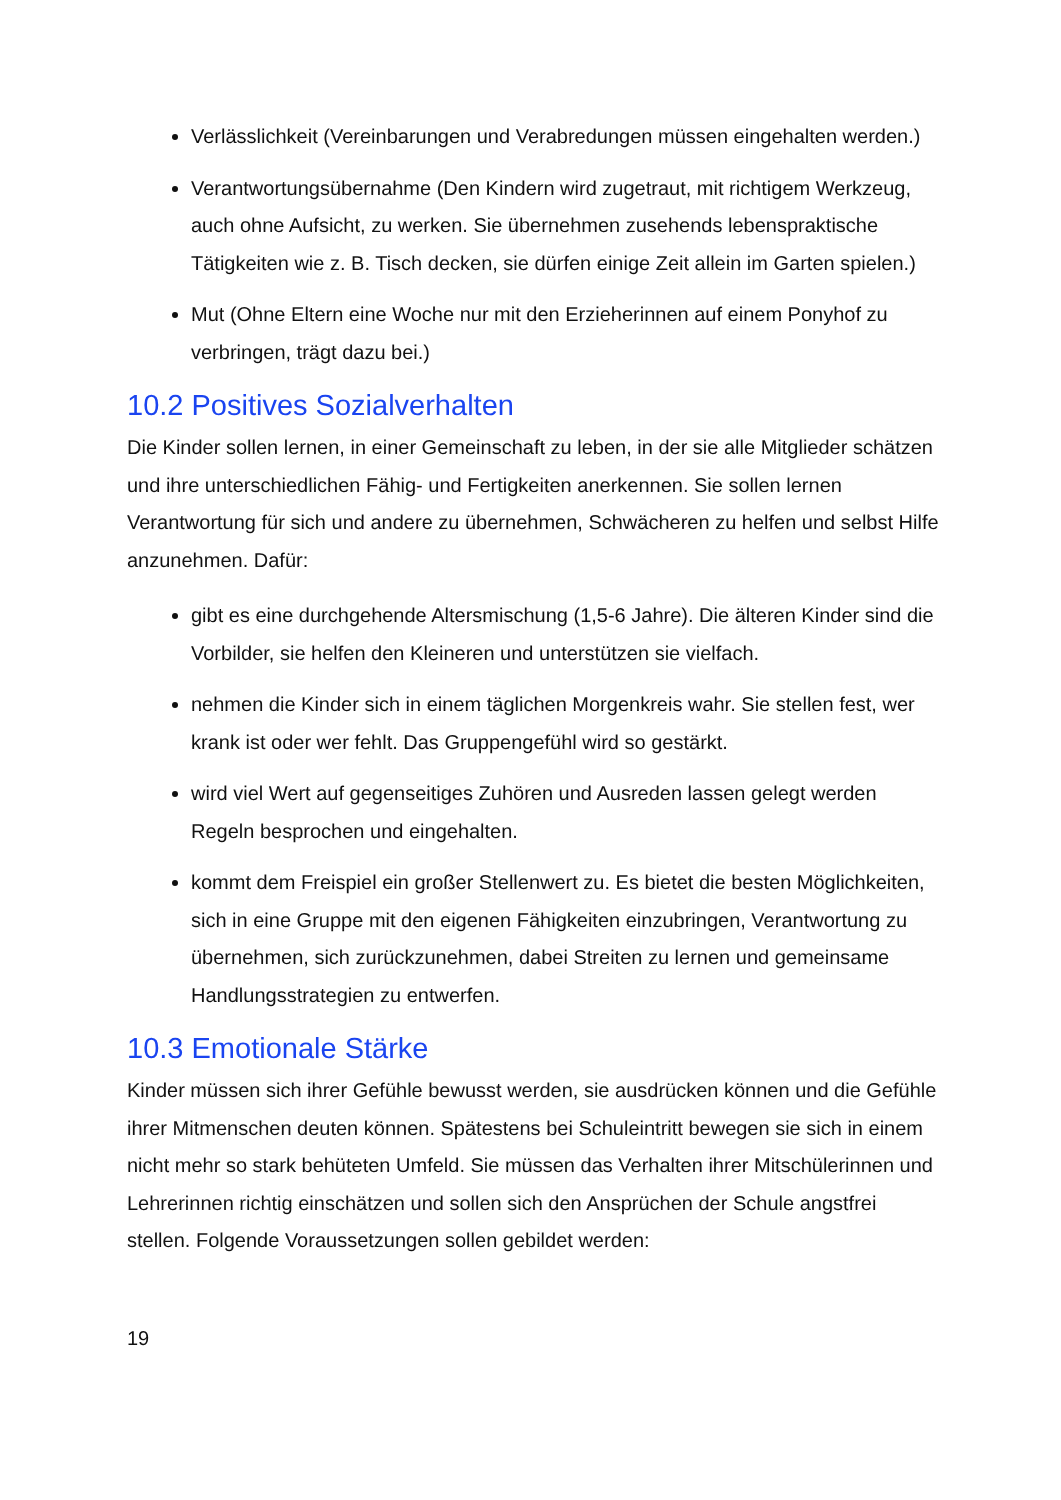Verlässlichkeit (Vereinbarungen und Verabredungen müssen eingehalten werden.)
Verantwortungsübernahme (Den Kindern wird zugetraut, mit richtigem Werkzeug, auch ohne Aufsicht, zu werken. Sie übernehmen zusehends lebenspraktische Tätigkeiten wie z. B. Tisch decken, sie dürfen einige Zeit allein im Garten spielen.)
Mut (Ohne Eltern eine Woche nur mit den Erzieherinnen auf einem Ponyhof zu verbringen, trägt dazu bei.)
10.2 Positives Sozialverhalten
Die Kinder sollen lernen, in einer Gemeinschaft zu leben, in der sie alle Mitglieder schätzen und ihre unterschiedlichen Fähig- und Fertigkeiten anerkennen. Sie sollen lernen Verantwortung für sich und andere zu übernehmen, Schwächeren zu helfen und selbst Hilfe anzunehmen. Dafür:
gibt es eine durchgehende Altersmischung (1,5-6 Jahre). Die älteren Kinder sind die Vorbilder, sie helfen den Kleineren und unterstützen sie vielfach.
nehmen die Kinder sich in einem täglichen Morgenkreis wahr. Sie stellen fest, wer krank ist oder wer fehlt. Das Gruppengefühl wird so gestärkt.
wird viel Wert auf gegenseitiges Zuhören und Ausreden lassen gelegt werden Regeln besprochen und eingehalten.
kommt dem Freispiel ein großer Stellenwert zu. Es bietet die besten Möglichkeiten, sich in eine Gruppe mit den eigenen Fähigkeiten einzubringen, Verantwortung zu übernehmen, sich zurückzunehmen, dabei Streiten zu lernen und gemeinsame Handlungsstrategien zu entwerfen.
10.3 Emotionale Stärke
Kinder müssen sich ihrer Gefühle bewusst werden, sie ausdrücken können und die Gefühle ihrer Mitmenschen deuten können. Spätestens bei Schuleintritt bewegen sie sich in einem nicht mehr so stark behüteten Umfeld. Sie müssen das Verhalten ihrer Mitschülerinnen und Lehrerinnen richtig einschätzen und sollen sich den Ansprüchen der Schule angstfrei stellen. Folgende Voraussetzungen sollen gebildet werden:
19